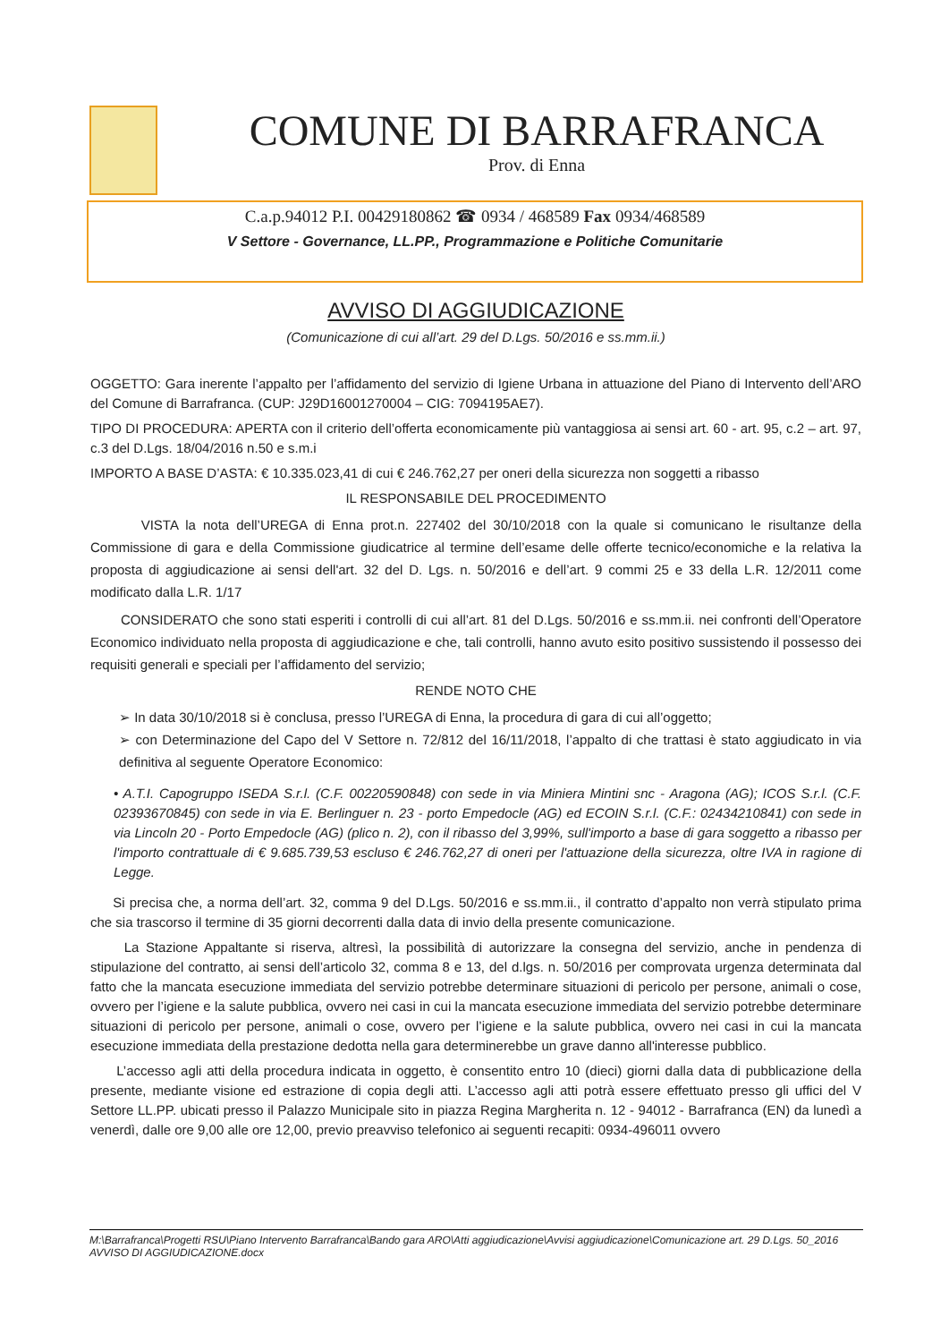COMUNE DI BARRAFRANCA
Prov. di Enna
C.a.p.94012 P.I. 00429180862 ☎ 0934 / 468589 Fax 0934/468589
V Settore - Governance, LL.PP., Programmazione e Politiche Comunitarie
AVVISO DI AGGIUDICAZIONE
(Comunicazione di cui all’art. 29 del D.Lgs. 50/2016 e ss.mm.ii.)
OGGETTO: Gara inerente l’appalto per l’affidamento del servizio di Igiene Urbana in attuazione del Piano di Intervento dell’ARO del Comune di Barrafranca. (CUP: J29D16001270004 – CIG: 7094195AE7).
TIPO DI PROCEDURA: APERTA con il criterio dell’offerta economicamente più vantaggiosa ai sensi art. 60 - art. 95, c.2 – art. 97, c.3 del D.Lgs. 18/04/2016 n.50 e s.m.i
IMPORTO A BASE D’ASTA: € 10.335.023,41 di cui € 246.762,27 per oneri della sicurezza non soggetti a ribasso
IL RESPONSABILE DEL PROCEDIMENTO
VISTA la nota dell’UREGA di Enna prot.n. 227402 del 30/10/2018 con la quale si comunicano le risultanze della Commissione di gara e della Commissione giudicatrice al termine dell’esame delle offerte tecnico/economiche e la relativa la proposta di aggiudicazione ai sensi dell'art. 32 del D. Lgs. n. 50/2016 e dell’art. 9 commi 25 e 33 della L.R. 12/2011 come modificato dalla L.R. 1/17
CONSIDERATO che sono stati esperiti i controlli di cui all’art. 81 del D.Lgs. 50/2016 e ss.mm.ii. nei confronti dell’Operatore Economico individuato nella proposta di aggiudicazione e che, tali controlli, hanno avuto esito positivo sussistendo il possesso dei requisiti generali e speciali per l’affidamento del servizio;
RENDE NOTO CHE
➢ In data 30/10/2018 si è conclusa, presso l’UREGA di Enna, la procedura di gara di cui all’oggetto;
➢ con Determinazione del Capo del V Settore n. 72/812 del 16/11/2018, l’appalto di che trattasi è stato aggiudicato in via definitiva al seguente Operatore Economico:
• A.T.I. Capogruppo ISEDA S.r.l. (C.F. 00220590848) con sede in via Miniera Mintini snc - Aragona (AG); ICOS S.r.l. (C.F. 02393670845) con sede in via E. Berlinguer n. 23 - porto Empedocle (AG) ed ECOIN S.r.l. (C.F.: 02434210841) con sede in via Lincoln 20 - Porto Empedocle (AG) (plico n. 2), con il ribasso del 3,99%, sull'importo a base di gara soggetto a ribasso per l'importo contrattuale di € 9.685.739,53 escluso € 246.762,27 di oneri per l'attuazione della sicurezza, oltre IVA in ragione di Legge.
Si precisa che, a norma dell’art. 32, comma 9 del D.Lgs. 50/2016 e ss.mm.ii., il contratto d’appalto non verrà stipulato prima che sia trascorso il termine di 35 giorni decorrenti dalla data di invio della presente comunicazione.
La Stazione Appaltante si riserva, altresì, la possibilità di autorizzare la consegna del servizio, anche in pendenza di stipulazione del contratto, ai sensi dell’articolo 32, comma 8 e 13, del d.lgs. n. 50/2016 per comprovata urgenza determinata dal fatto che la mancata esecuzione immediata del servizio potrebbe determinare situazioni di pericolo per persone, animali o cose, ovvero per l’igiene e la salute pubblica, ovvero nei casi in cui la mancata esecuzione immediata del servizio potrebbe determinare situazioni di pericolo per persone, animali o cose, ovvero per l’igiene e la salute pubblica, ovvero nei casi in cui la mancata esecuzione immediata della prestazione dedotta nella gara determinerebbe un grave danno all'interesse pubblico.
L’accesso agli atti della procedura indicata in oggetto, è consentito entro 10 (dieci) giorni dalla data di pubblicazione della presente, mediante visione ed estrazione di copia degli atti. L’accesso agli atti potrà essere effettuato presso gli uffici del V Settore LL.PP. ubicati presso il Palazzo Municipale sito in piazza Regina Margherita n. 12 - 94012 - Barrafranca (EN) da lunedì a venerdì, dalle ore 9,00 alle ore 12,00, previo preavviso telefonico ai seguenti recapiti: 0934-496011 ovvero
M:\Barrafranca\Progetti RSU\Piano Intervento Barrafranca\Bando gara ARO\Atti aggiudicazione\Avvisi aggiudicazione\Comunicazione art. 29 D.Lgs. 50_2016 AVVISO DI AGGIUDICAZIONE.docx